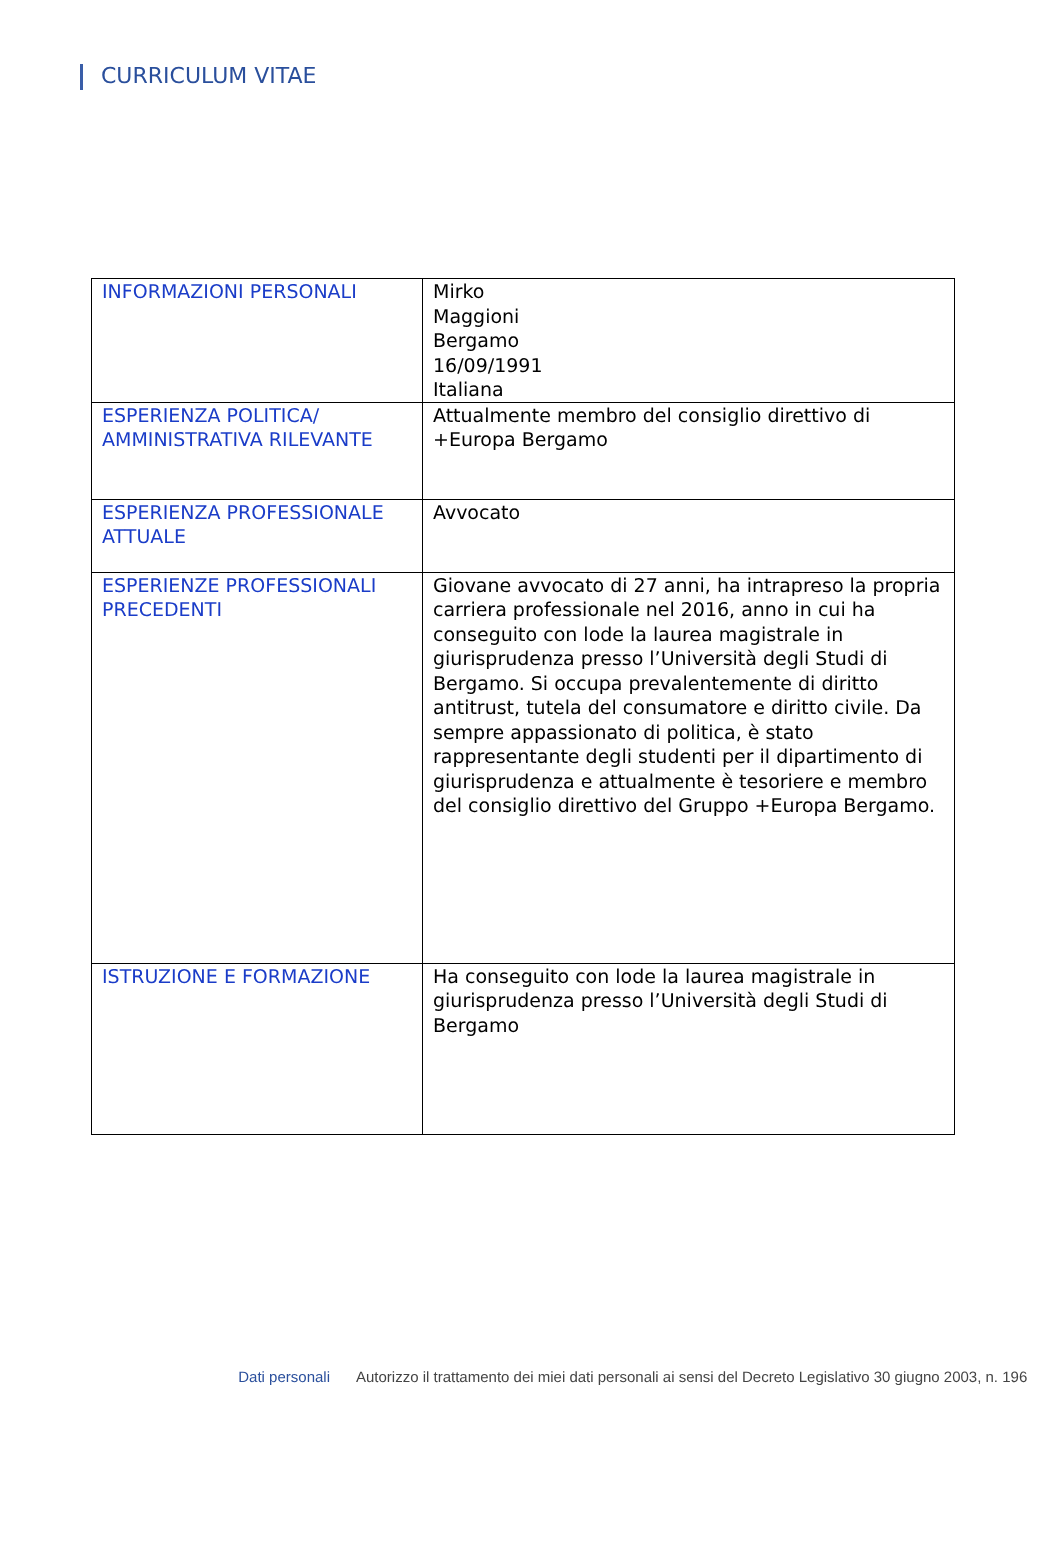CURRICULUM VITAE
| INFORMAZIONI PERSONALI | Mirko Maggioni Bergamo 16/09/1991 Italiana |
| ESPERIENZA POLITICA/ AMMINISTRATIVA RILEVANTE | Attualmente membro del consiglio direttivo di +Europa Bergamo |
| ESPERIENZA PROFESSIONALE ATTUALE | Avvocato |
| ESPERIENZE PROFESSIONALI PRECEDENTI | Giovane avvocato di 27 anni, ha intrapreso la propria carriera professionale nel 2016, anno in cui ha conseguito con lode la laurea magistrale in giurisprudenza presso l’Università degli Studi di Bergamo. Si occupa prevalentemente di diritto antitrust, tutela del consumatore e diritto civile. Da sempre appassionato di politica, è stato rappresentante degli studenti per il dipartimento di giurisprudenza e attualmente è tesoriere e membro del consiglio direttivo del Gruppo +Europa Bergamo. |
| ISTRUZIONE E FORMAZIONE | Ha conseguito con lode la laurea magistrale in giurisprudenza presso l’Università degli Studi di Bergamo |
Dati personali Autorizzo il trattamento dei miei dati personali ai sensi del Decreto Legislativo 30 giugno 2003, n. 196